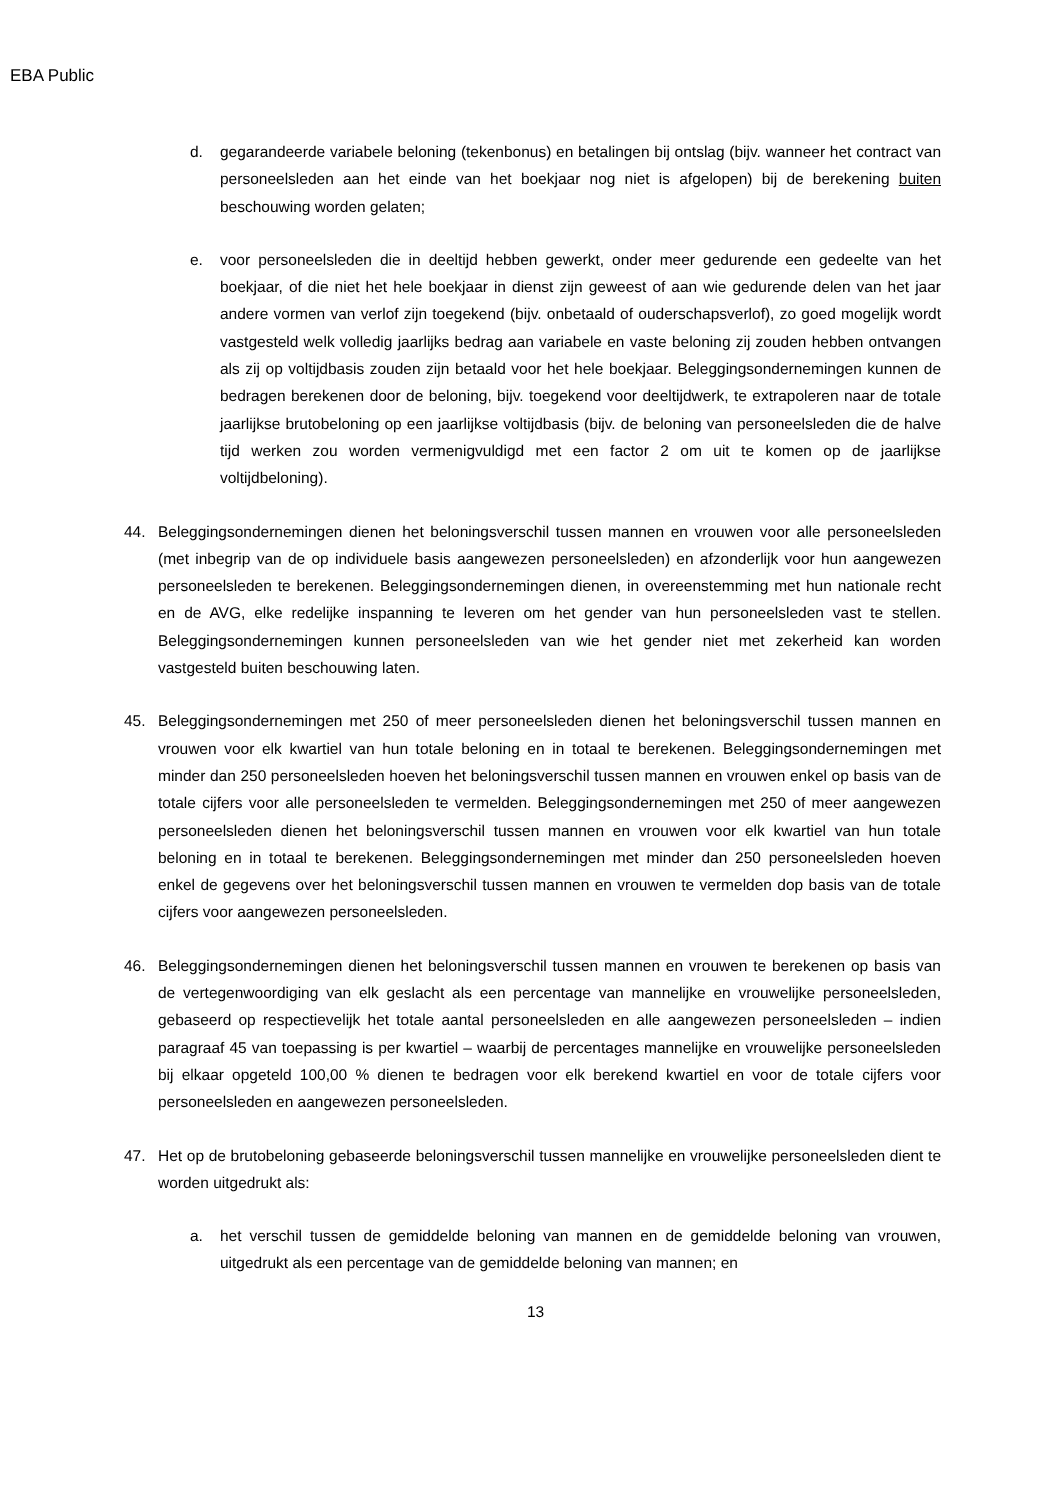EBA Public
d. gegarandeerde variabele beloning (tekenbonus) en betalingen bij ontslag (bijv. wanneer het contract van personeelsleden aan het einde van het boekjaar nog niet is afgelopen) bij de berekening buiten beschouwing worden gelaten;
e. voor personeelsleden die in deeltijd hebben gewerkt, onder meer gedurende een gedeelte van het boekjaar, of die niet het hele boekjaar in dienst zijn geweest of aan wie gedurende delen van het jaar andere vormen van verlof zijn toegekend (bijv. onbetaald of ouderschapsverlof), zo goed mogelijk wordt vastgesteld welk volledig jaarlijks bedrag aan variabele en vaste beloning zij zouden hebben ontvangen als zij op voltijdbasis zouden zijn betaald voor het hele boekjaar. Beleggingsondernemingen kunnen de bedragen berekenen door de beloning, bijv. toegekend voor deeltijdwerk, te extrapoleren naar de totale jaarlijkse brutobeloning op een jaarlijkse voltijdbasis (bijv. de beloning van personeelsleden die de halve tijd werken zou worden vermenigvuldigd met een factor 2 om uit te komen op de jaarlijkse voltijdbeloning).
44. Beleggingsondernemingen dienen het beloningsverschil tussen mannen en vrouwen voor alle personeelsleden (met inbegrip van de op individuele basis aangewezen personeelsleden) en afzonderlijk voor hun aangewezen personeelsleden te berekenen. Beleggingsondernemingen dienen, in overeenstemming met hun nationale recht en de AVG, elke redelijke inspanning te leveren om het gender van hun personeelsleden vast te stellen. Beleggingsondernemingen kunnen personeelsleden van wie het gender niet met zekerheid kan worden vastgesteld buiten beschouwing laten.
45. Beleggingsondernemingen met 250 of meer personeelsleden dienen het beloningsverschil tussen mannen en vrouwen voor elk kwartiel van hun totale beloning en in totaal te berekenen. Beleggingsondernemingen met minder dan 250 personeelsleden hoeven het beloningsverschil tussen mannen en vrouwen enkel op basis van de totale cijfers voor alle personeelsleden te vermelden. Beleggingsondernemingen met 250 of meer aangewezen personeelsleden dienen het beloningsverschil tussen mannen en vrouwen voor elk kwartiel van hun totale beloning en in totaal te berekenen. Beleggingsondernemingen met minder dan 250 personeelsleden hoeven enkel de gegevens over het beloningsverschil tussen mannen en vrouwen te vermelden dop basis van de totale cijfers voor aangewezen personeelsleden.
46. Beleggingsondernemingen dienen het beloningsverschil tussen mannen en vrouwen te berekenen op basis van de vertegenwoordiging van elk geslacht als een percentage van mannelijke en vrouwelijke personeelsleden, gebaseerd op respectievelijk het totale aantal personeelsleden en alle aangewezen personeelsleden – indien paragraaf 45 van toepassing is per kwartiel – waarbij de percentages mannelijke en vrouwelijke personeelsleden bij elkaar opgeteld 100,00 % dienen te bedragen voor elk berekend kwartiel en voor de totale cijfers voor personeelsleden en aangewezen personeelsleden.
47. Het op de brutobeloning gebaseerde beloningsverschil tussen mannelijke en vrouwelijke personeelsleden dient te worden uitgedrukt als:
a. het verschil tussen de gemiddelde beloning van mannen en de gemiddelde beloning van vrouwen, uitgedrukt als een percentage van de gemiddelde beloning van mannen; en
13